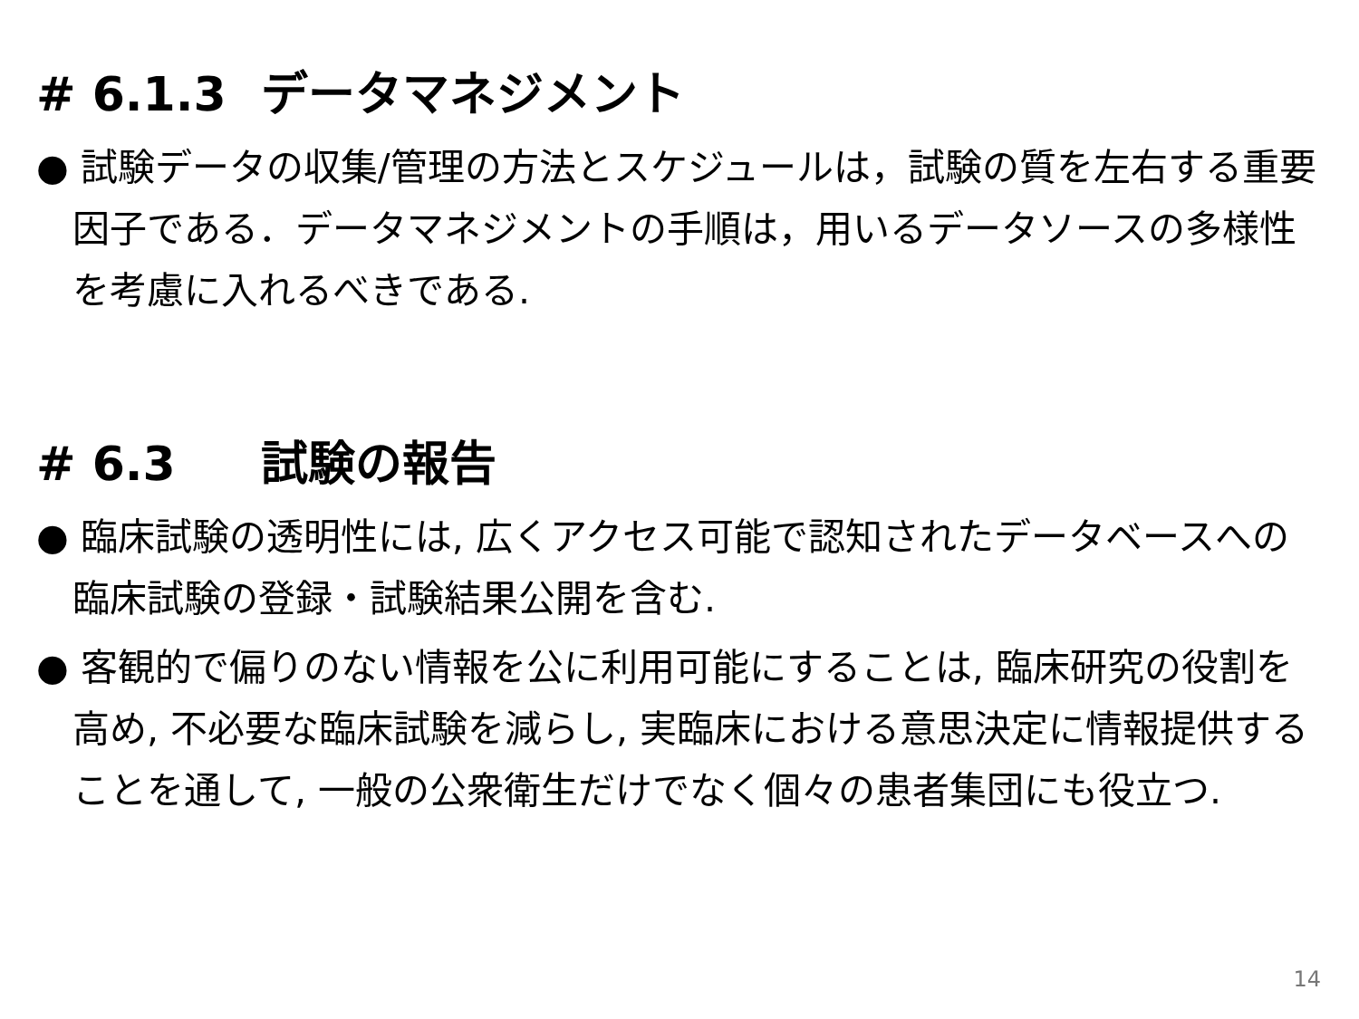# 6.1.3 データマネジメント
● 試験データの収集/管理の方法とスケジュールは，試験の質を左右する重要因子である．データマネジメントの手順は，用いるデータソースの多様性を考慮に入れるべきである.
# 6.3 試験の報告
● 臨床試験の透明性には, 広くアクセス可能で認知されたデータベースへの臨床試験の登録・試験結果公開を含む.
● 客観的で偏りのない情報を公に利用可能にすることは, 臨床研究の役割を高め, 不必要な臨床試験を減らし, 実臨床における意思決定に情報提供することを通して, 一般の公衆衛生だけでなく個々の患者集団にも役立つ.
14